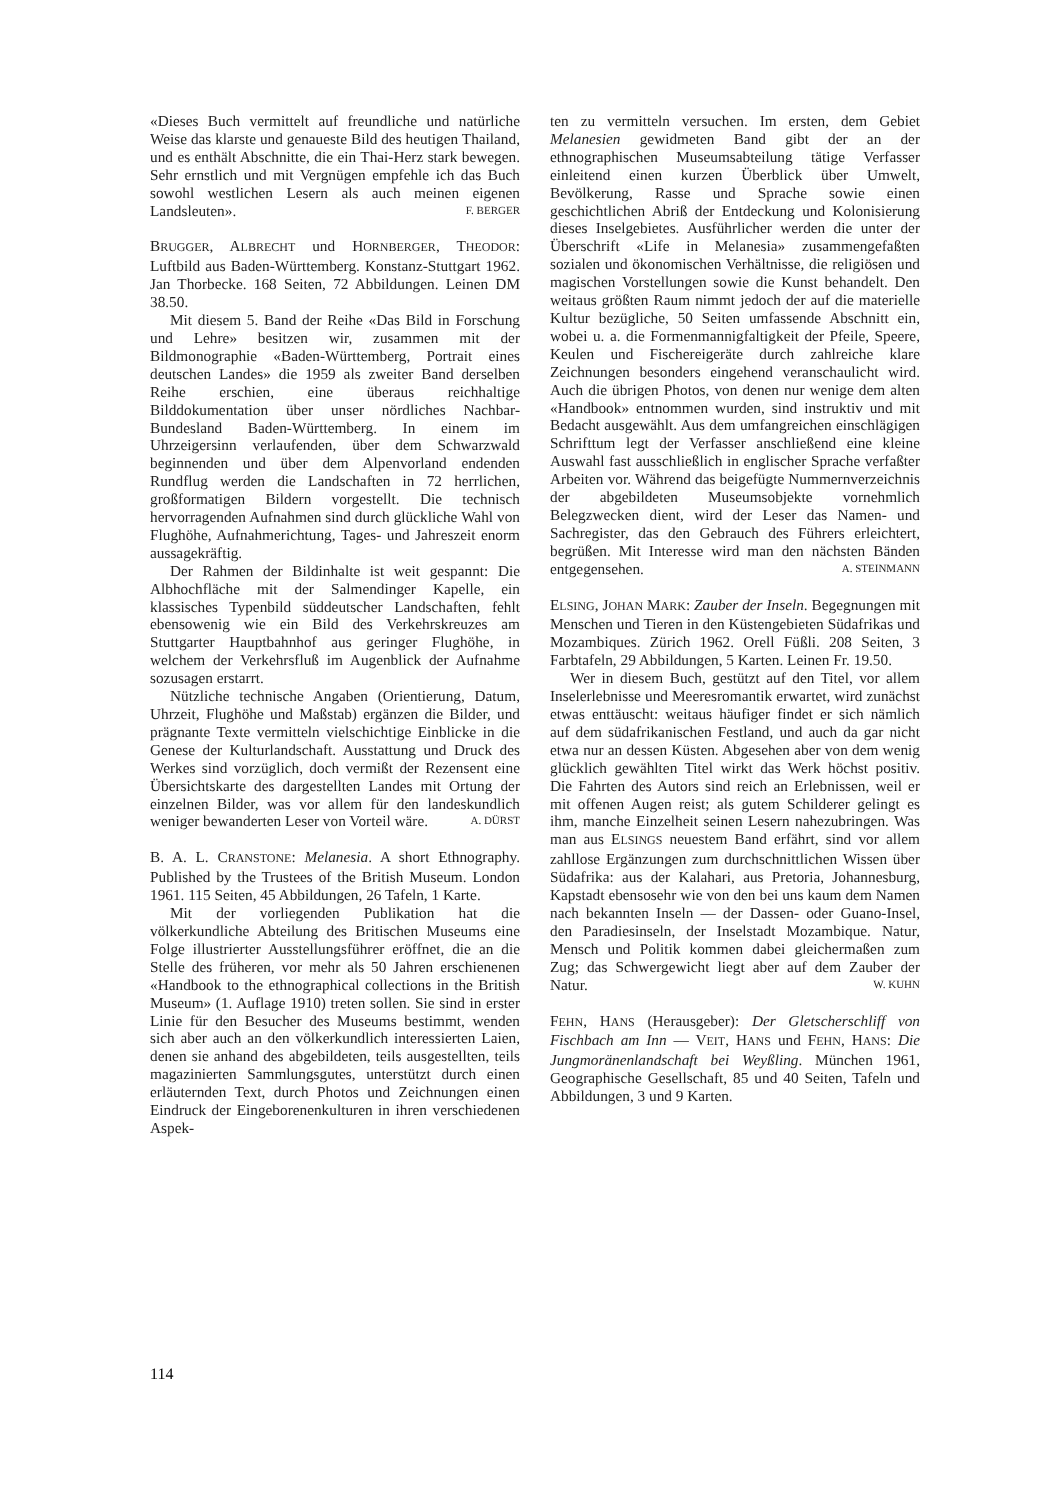«Dieses Buch vermittelt auf freundliche und natürliche Weise das klarste und genaueste Bild des heutigen Thailand, und es enthält Abschnitte, die ein Thai-Herz stark bewegen. Sehr ernstlich und mit Vergnügen empfehle ich das Buch sowohl westlichen Lesern als auch meinen eigenen Landsleuten». F. BERGER
BRUGGER, ALBRECHT und HORNBERGER, THEODOR: Luftbild aus Baden-Württemberg. Konstanz-Stuttgart 1962. Jan Thorbecke. 168 Seiten, 72 Abbildungen. Leinen DM 38.50.
Mit diesem 5. Band der Reihe «Das Bild in Forschung und Lehre» besitzen wir, zusammen mit der Bildmonographie «Baden-Württemberg, Portrait eines deutschen Landes» die 1959 als zweiter Band derselben Reihe erschien, eine überaus reichhaltige Bilddokumentation über unser nördliches Nachbar-Bundesland Baden-Württemberg. In einem im Uhrzeigersinn verlaufenden, über dem Schwarzwald beginnenden und über dem Alpenvorland endenden Rundflug werden die Landschaften in 72 herrlichen, großformatigen Bildern vorgestellt. Die technisch hervorragenden Aufnahmen sind durch glückliche Wahl von Flughöhe, Aufnahmerichtung, Tages- und Jahreszeit enorm aussagekräftig.
Der Rahmen der Bildinhalte ist weit gespannt: Die Albhochfläche mit der Salmendinger Kapelle, ein klassisches Typenbild süddeutscher Landschaften, fehlt ebensowenig wie ein Bild des Verkehrskreuzes am Stuttgarter Hauptbahnhof aus geringer Flughöhe, in welchem der Verkehrsfluß im Augenblick der Aufnahme sozusagen erstarrt.
Nützliche technische Angaben (Orientierung, Datum, Uhrzeit, Flughöhe und Maßstab) ergänzen die Bilder, und prägnante Texte vermitteln vielschichtige Einblicke in die Genese der Kulturlandschaft. Ausstattung und Druck des Werkes sind vorzüglich, doch vermißt der Rezensent eine Übersichtskarte des dargestellten Landes mit Ortung der einzelnen Bilder, was vor allem für den landeskundlich weniger bewanderten Leser von Vorteil wäre. A. DÜRST
B. A. L. CRANSTONE: Melanesia. A short Ethnography. Published by the Trustees of the British Museum. London 1961. 115 Seiten, 45 Abbildungen, 26 Tafeln, 1 Karte.
Mit der vorliegenden Publikation hat die völkerkundliche Abteilung des Britischen Museums eine Folge illustrierter Ausstellungsführer eröffnet, die an die Stelle des früheren, vor mehr als 50 Jahren erschienenen «Handbook to the ethnographical collections in the British Museum» (1. Auflage 1910) treten sollen. Sie sind in erster Linie für den Besucher des Museums bestimmt, wenden sich aber auch an den völkerkundlich interessierten Laien, denen sie anhand des abgebildeten, teils ausgestellten, teils magazinierten Sammlungsgutes, unterstützt durch einen erläuternden Text, durch Photos und Zeichnungen einen Eindruck der Eingeborenenkulturen in ihren verschiedenen Aspek-
ten zu vermitteln versuchen. Im ersten, dem Gebiet Melanesien gewidmeten Band gibt der an der ethnographischen Museumsabteilung tätige Verfasser einleitend einen kurzen Überblick über Umwelt, Bevölkerung, Rasse und Sprache sowie einen geschichtlichen Abriß der Entdeckung und Kolonisierung dieses Inselgebietes. Ausführlicher werden die unter der Überschrift «Life in Melanesia» zusammengefaßten sozialen und ökonomischen Verhältnisse, die religiösen und magischen Vorstellungen sowie die Kunst behandelt. Den weitaus größten Raum nimmt jedoch der auf die materielle Kultur bezügliche, 50 Seiten umfassende Abschnitt ein, wobei u. a. die Formenmannigfaltigkeit der Pfeile, Speere, Keulen und Fischereigeräte durch zahlreiche klare Zeichnungen besonders eingehend veranschaulicht wird. Auch die übrigen Photos, von denen nur wenige dem alten «Handbook» entnommen wurden, sind instruktiv und mit Bedacht ausgewählt. Aus dem umfangreichen einschlägigen Schrifttum legt der Verfasser anschließend eine kleine Auswahl fast ausschließlich in englischer Sprache verfaßter Arbeiten vor. Während das beigefügte Nummernverzeichnis der abgebildeten Museumsobjekte vornehmlich Belegzwecken dient, wird der Leser das Namen- und Sachregister, das den Gebrauch des Führers erleichtert, begrüßen. Mit Interesse wird man den nächsten Bänden entgegensehen. A. STEINMANN
ELSING, JOHAN MARK: Zauber der Inseln. Begegnungen mit Menschen und Tieren in den Küstengebieten Südafrikas und Mozambiques. Zürich 1962. Orell Füßli. 208 Seiten, 3 Farbtafeln, 29 Abbildungen, 5 Karten. Leinen Fr. 19.50.
Wer in diesem Buch, gestützt auf den Titel, vor allem Inselerlebnisse und Meeresromantik erwartet, wird zunächst etwas enttäuscht: weitaus häufiger findet er sich nämlich auf dem südafrikanischen Festland, und auch da gar nicht etwa nur an dessen Küsten. Abgesehen aber von dem wenig glücklich gewählten Titel wirkt das Werk höchst positiv. Die Fahrten des Autors sind reich an Erlebnissen, weil er mit offenen Augen reist; als gutem Schilderer gelingt es ihm, manche Einzelheit seinen Lesern nahezubringen. Was man aus ELSINGS neuestem Band erfährt, sind vor allem zahllose Ergänzungen zum durchschnittlichen Wissen über Südafrika: aus der Kalahari, aus Pretoria, Johannesburg, Kapstadt ebensosehr wie von den bei uns kaum dem Namen nach bekannten Inseln — der Dassen- oder Guano-Insel, den Paradiesinseln, der Inselstadt Mozambique. Natur, Mensch und Politik kommen dabei gleichermaßen zum Zug; das Schwergewicht liegt aber auf dem Zauber der Natur. W. KUHN
FEHN, HANS (Herausgeber): Der Gletscherschliff von Fischbach am Inn — VEIT, HANS und FEHN, HANS: Die Jungmoränenlandschaft bei Weyßling. München 1961, Geographische Gesellschaft, 85 und 40 Seiten, Tafeln und Abbildungen, 3 und 9 Karten.
114